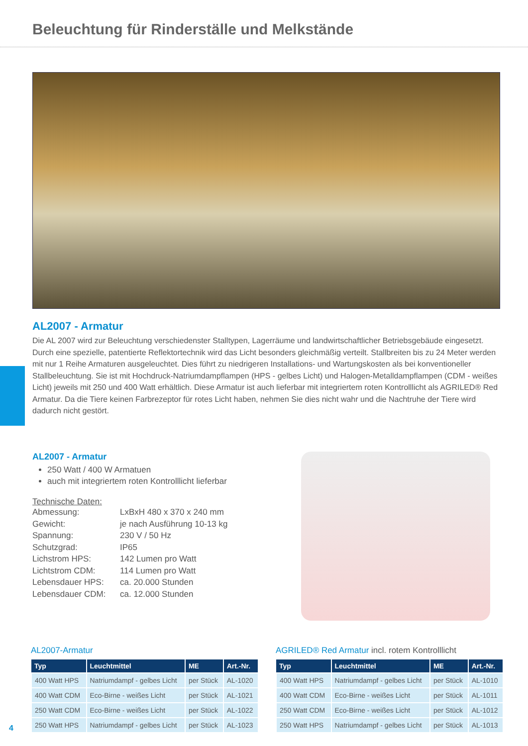Beleuchtung für Rinderställe und Melkstände
AL2007 - Armatur
Die AL 2007 wird zur Beleuchtung verschiedenster Stalltypen, Lagerräume und landwirtschaftlicher Betriebsgebäude eingesetzt. Durch eine spezielle, patentierte Reflektortechnik wird das Licht besonders gleichmäßig verteilt. Stallbreiten bis zu 24 Meter werden mit nur 1 Reihe Armaturen ausgeleuchtet. Dies führt zu niedrigeren Installations- und Wartungskosten als bei konventioneller Stallbeleuchtung. Sie ist mit Hochdruck-Natriumdampflampen (HPS - gelbes Licht) und Halogen-Metalldampflampen (CDM - weißes Licht) jeweils mit 250 und 400 Watt erhältlich. Diese Armatur ist auch lieferbar mit integriertem roten Kontrolllicht als AGRILED® Red Armatur. Da die Tiere keinen Farbrezeptor für rotes Licht haben, nehmen Sie dies nicht wahr und die Nachtruhe der Tiere wird dadurch nicht gestört.
AL2007 - Armatur
250 Watt / 400 W Armatuen
auch mit integriertem roten Kontrolllicht lieferbar
Technische Daten:
| Abmessung: | LxBxH 480 x 370 x 240 mm |
| Gewicht: | je nach Ausführung 10-13 kg |
| Spannung: | 230 V / 50 Hz |
| Schutzgrad: | IP65 |
| Lichstrom HPS: | 142 Lumen pro Watt |
| Lichtstrom CDM: | 114 Lumen pro Watt |
| Lebensdauer HPS: | ca. 20.000 Stunden |
| Lebensdauer CDM: | ca. 12.000 Stunden |
AL2007-Armatur
| Typ | Leuchtmittel | ME | Art.-Nr. |
| --- | --- | --- | --- |
| 400 Watt HPS | Natriumdampf - gelbes Licht | per Stück | AL-1020 |
| 400 Watt CDM | Eco-Birne - weißes Licht | per Stück | AL-1021 |
| 250 Watt CDM | Eco-Birne - weißes Licht | per Stück | AL-1022 |
| 250 Watt HPS | Natriumdampf - gelbes Licht | per Stück | AL-1023 |
AGRILED® Red Armatur incl. rotem Kontrolllicht
| Typ | Leuchtmittel | ME | Art.-Nr. |
| --- | --- | --- | --- |
| 400 Watt HPS | Natriumdampf - gelbes Licht | per Stück | AL-1010 |
| 400 Watt CDM | Eco-Birne - weißes Licht | per Stück | AL-1011 |
| 250 Watt CDM | Eco-Birne - weißes Licht | per Stück | AL-1012 |
| 250 Watt HPS | Natriumdampf - gelbes Licht | per Stück | AL-1013 |
4